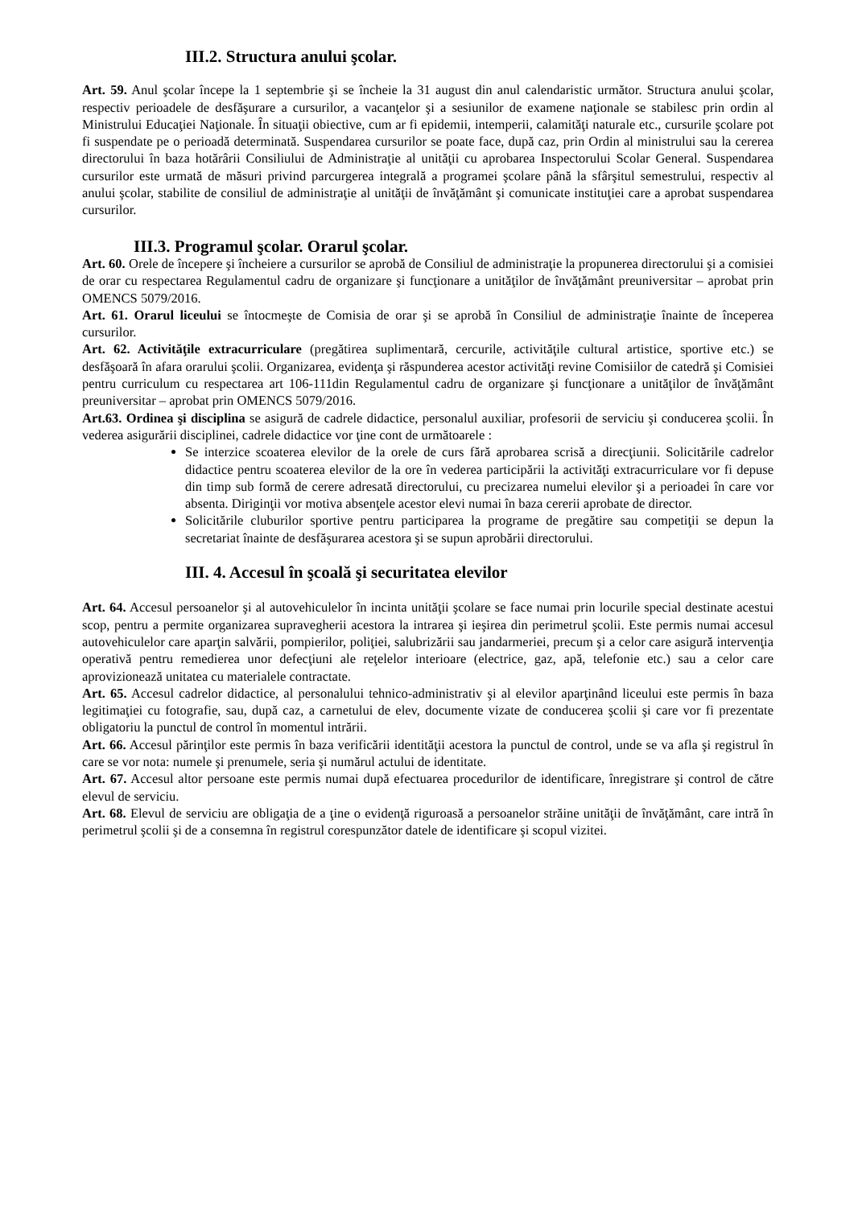III.2. Structura anului şcolar.
Art. 59. Anul şcolar începe la 1 septembrie şi se încheie la 31 august din anul calendaristic următor. Structura anului şcolar, respectiv perioadele de desfăşurare a cursurilor, a vacanţelor şi a sesiunilor de examene naţionale se stabilesc prin ordin al Ministrului Educaţiei Naţionale. În situaţii obiective, cum ar fi epidemii, intemperii, calamităţi naturale etc., cursurile şcolare pot fi suspendate pe o perioadă determinată. Suspendarea cursurilor se poate face, după caz, prin Ordin al ministrului sau la cererea directorului în baza hotărârii Consiliului de Administraţie al unităţii cu aprobarea Inspectorului Scolar General. Suspendarea cursurilor este urmată de măsuri privind parcurgerea integrală a programei şcolare până la sfârşitul semestrului, respectiv al anului şcolar, stabilite de consiliul de administraţie al unităţii de învăţământ şi comunicate instituţiei care a aprobat suspendarea cursurilor.
III.3. Programul şcolar. Orarul şcolar.
Art. 60. Orele de începere şi încheiere a cursurilor se aprobă de Consiliul de administraţie la propunerea directorului şi a comisiei de orar cu respectarea Regulamentul cadru de organizare şi funcţionare a unităţilor de învăţământ preuniversitar – aprobat prin OMENCS 5079/2016.
Art. 61. Orarul liceului se întocmeşte de Comisia de orar şi se aprobă în Consiliul de administraţie înainte de începerea cursurilor.
Art. 62. Activităţile extracurriculare (pregătirea suplimentară, cercurile, activităţile cultural artistice, sportive etc.) se desfăşoară în afara orarului şcolii. Organizarea, evidenţa şi răspunderea acestor activităţi revine Comisiilor de catedră şi Comisiei pentru curriculum cu respectarea art 106-111din Regulamentul cadru de organizare şi funcţionare a unităţilor de învăţământ preuniversitar – aprobat prin OMENCS 5079/2016.
Art.63. Ordinea şi disciplina se asigură de cadrele didactice, personalul auxiliar, profesorii de serviciu şi conducerea şcolii. În vederea asigurării disciplinei, cadrele didactice vor ţine cont de următoarele :
Se interzice scoaterea elevilor de la orele de curs fără aprobarea scrisă a direcţiunii. Solicitările cadrelor didactice pentru scoaterea elevilor de la ore în vederea participării la activităţi extracurriculare vor fi depuse din timp sub formă de cerere adresată directorului, cu precizarea numelui elevilor şi a perioadei în care vor absenta. Diriginţii vor motiva absenţele acestor elevi numai în baza cererii aprobate de director.
Solicitările cluburilor sportive pentru participarea la programe de pregătire sau competiţii se depun la secretariat înainte de desfăşurarea acestora şi se supun aprobării directorului.
III. 4. Accesul în şcoală şi securitatea elevilor
Art. 64. Accesul persoanelor şi al autovehiculelor în incinta unităţii şcolare se face numai prin locurile special destinate acestui scop, pentru a permite organizarea supravegherii acestora la intrarea şi ieşirea din perimetrul şcolii. Este permis numai accesul autovehiculelor care aparţin salvării, pompierilor, poliţiei, salubrizării sau jandarmeriei, precum şi a celor care asigură intervenţia operativă pentru remedierea unor defecţiuni ale reţelelor interioare (electrice, gaz, apă, telefonie etc.) sau a celor care aprovizionează unitatea cu materialele contractate.
Art. 65. Accesul cadrelor didactice, al personalului tehnico-administrativ şi al elevilor aparţinând liceului este permis în baza legitimaţiei cu fotografie, sau, după caz, a carnetului de elev, documente vizate de conducerea şcolii şi care vor fi prezentate obligatoriu la punctul de control în momentul intrării.
Art. 66. Accesul părinţilor este permis în baza verificării identităţii acestora la punctul de control, unde se va afla şi registrul în care se vor nota: numele şi prenumele, seria şi numărul actului de identitate.
Art. 67. Accesul altor persoane este permis numai după efectuarea procedurilor de identificare, înregistrare şi control de către elevul de serviciu.
Art. 68. Elevul de serviciu are obligaţia de a ţine o evidenţă riguroasă a persoanelor străine unităţii de învăţământ, care intră în perimetrul şcolii şi de a consemna în registrul corespunzător datele de identificare şi scopul vizitei.